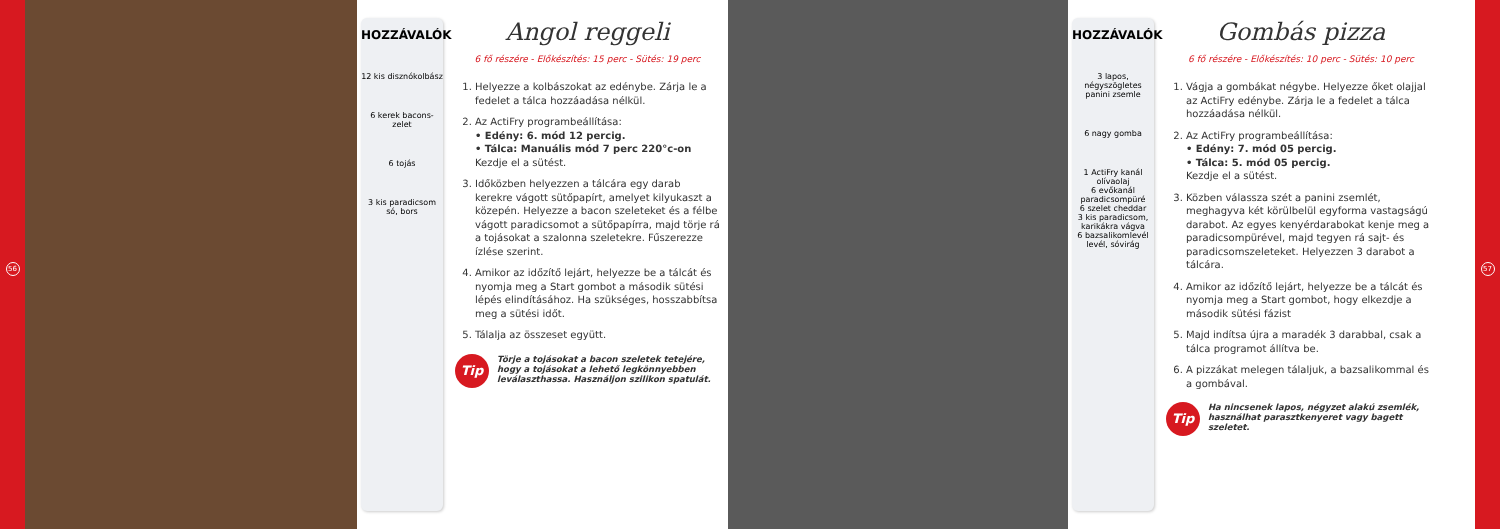56
HOZZÁVALÓK
12 kis disznókolbász
6 kerek bacons-zelet
6 tojás
3 kis paradicsom só, bors
Angol reggeli
6 fő részére - Előkészítés: 15 perc - Sütés: 19 perc
1. Helyezze a kolbászokat az edénybe. Zárja le a fedelet a tálca hozzáadása nélkül.
2. Az ActiFry programbeállítása:
• Edény: 6. mód 12 percig.
• Tálca: Manuális mód 7 perc 220°c-on
Kezdje el a sütést.
3. Időközben helyezzen a tálcára egy darab kerekre vágott sütőpapírt, amelyet kilyukaszt a közepén. Helyezze a bacon szeleteket és a félbe vágott paradicsomot a sütőpapírra, majd törje rá a tojásokat a szalonna szeletekre. Fűszerezze ízlése szerint.
4. Amikor az időzítő lejárt, helyezze be a tálcát és nyomja meg a Start gombot a második sütési lépés elindításához. Ha szükséges, hosszabbítsa meg a sütési időt.
5. Tálalja az összeset együtt.
Tip
Törje a tojásokat a bacon szeletek tetejére, hogy a tojásokat a lehető legkönnyebben leválaszthassa. Használjon szilikon spatulát.
HOZZÁVALÓK
3 lapos, négyszögletes panini zsemle
6 nagy gomba
1 ActiFry kanál olívaolaj
6 evőkanál paradicsompüré
6 szelet cheddar
3 kis paradicsom, karikákra vágva
6 bazsalikomlevél levél, sóvirág
Gombás pizza
6 fő részére - Előkészítés: 10 perc - Sütés: 10 perc
1. Vágja a gombákat négybe. Helyezze őket olajjal az ActiFry edénybe. Zárja le a fedelet a tálca hozzáadása nélkül.
2. Az ActiFry programbeállítása:
• Edény: 7. mód 05 percig.
• Tálca: 5. mód 05 percig.
Kezdje el a sütést.
3. Közben válassza szét a panini zsemlét, meghagyva két körülbelül egyforma vastagságú darabot. Az egyes kenyérdarabokat kenje meg a paradicsompürével, majd tegyen rá sajt- és paradicsomszeleteket. Helyezzen 3 darabot a tálcára.
4. Amikor az időzítő lejárt, helyezze be a tálcát és nyomja meg a Start gombot, hogy elkezdje a második sütési fázist
5. Majd indítsa újra a maradék 3 darabbal, csak a tálca programot állítva be.
6. A pizzákat melegen tálaljuk, a bazsalikommal és a gombával.
Tip
Ha nincsenek lapos, négyzet alakú zsemlék, használhat parasztkenyeret vagy bagett szeletet.
57